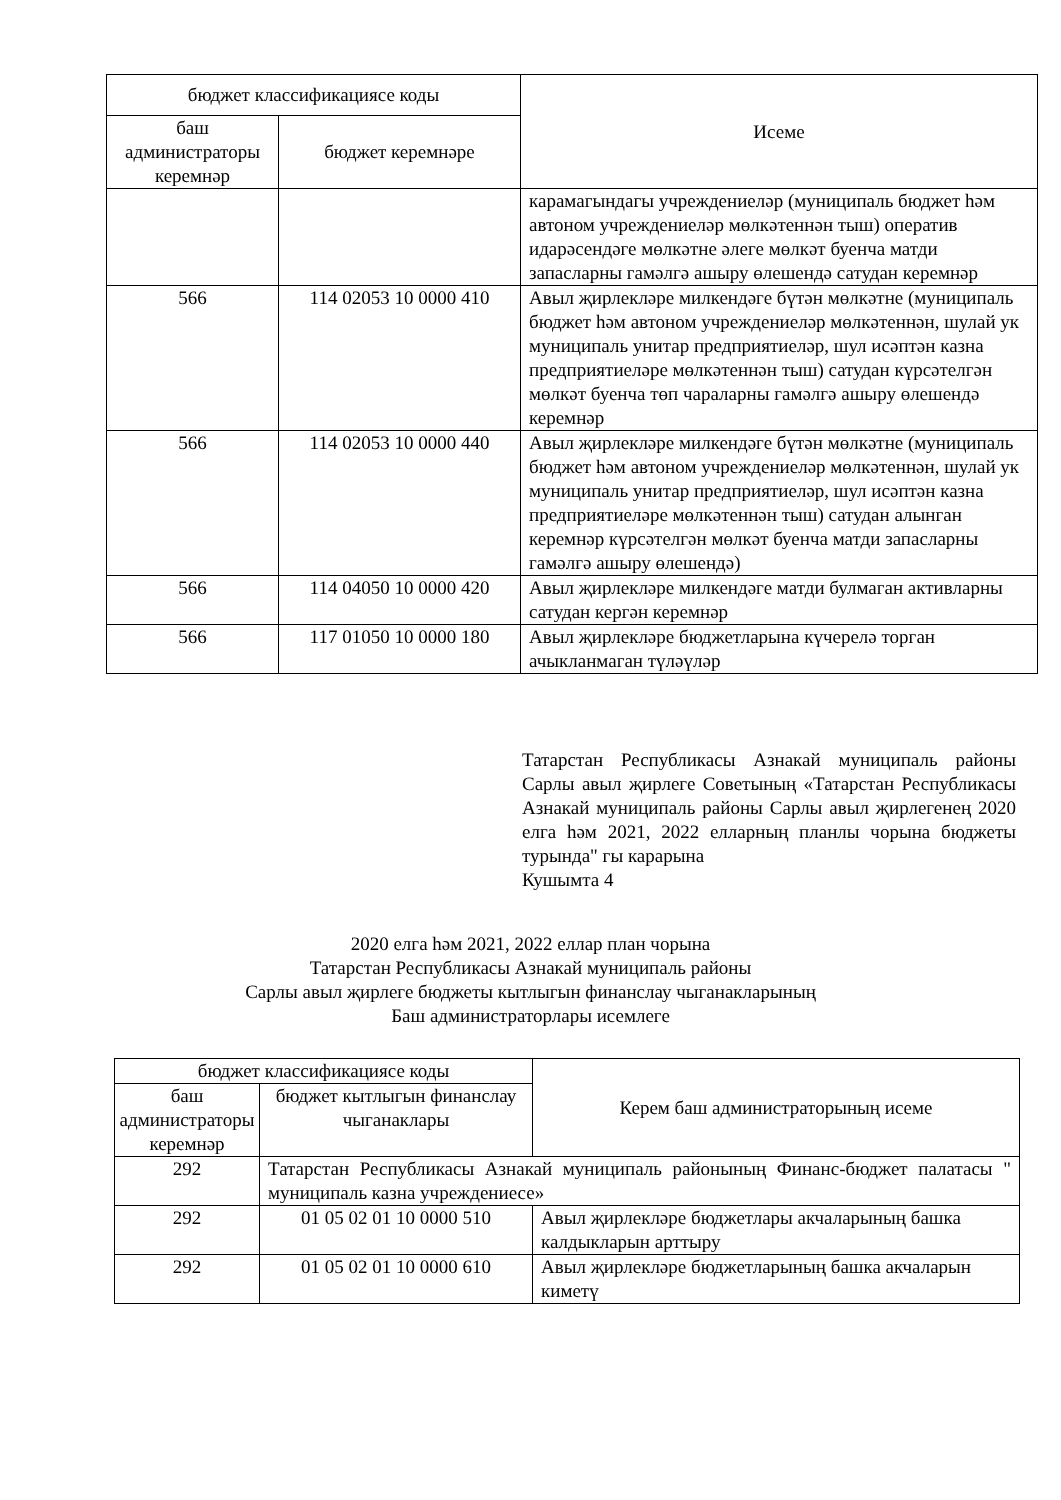| бюджет классификациясе коды | | Исеме |
| --- | --- | --- |
| баш администраторы керемнәр | бюджет керемнәре | |
| | | карамагындагы учреждениеләр (муниципаль бюджет һәм автоном учреждениеләр мөлкәтеннән тыш) оператив идарәсендәге мөлкәтне әлеге мөлкәт буенча матди запасларны гамәлгә ашыру өлешендә сатудан керемнәр |
| 566 | 114 02053 10 0000 410 | Авыл җирлекләре милкендәге бүтән мөлкәтне (муниципаль бюджет һәм автоном учреждениеләр мөлкәтеннән, шулай ук муниципаль унитар предприятиеләр, шул исәптән казна предприятиеләре мөлкәтеннән тыш) сатудан күрсәтелгән мөлкәт буенча төп чараларны гамәлгә ашыру өлешендә керемнәр |
| 566 | 114 02053 10 0000 440 | Авыл җирлекләре милкендәге бүтән мөлкәтне (муниципаль бюджет һәм автоном учреждениеләр мөлкәтеннән, шулай ук муниципаль унитар предприятиеләр, шул исәптән казна предприятиеләре мөлкәтеннән тыш) сатудан алынган керемнәр күрсәтелгән мөлкәт буенча матди запасларны гамәлгә ашыру өлешендә) |
| 566 | 114 04050 10 0000 420 | Авыл җирлекләре милкендәге матди булмаган активларны сатудан кергән керемнәр |
| 566 | 117 01050 10 0000 180 | Авыл җирлекләре бюджетларына күчерелә торган ачыкланмаган түләүләр |
Татарстан Республикасы Азнакай муниципаль районы Сарлы авыл җирлеге Советының «Татарстан Республикасы Азнакай муниципаль районы Сарлы авыл җирлегенең 2020 елга һәм 2021, 2022 елларның планлы чорына бюджеты турында" гы карарына
Кушымта 4
2020 елга һәм 2021, 2022 еллар план чорына
Татарстан Республикасы Азнакай муниципаль районы
Сарлы авыл җирлеге бюджеты кытлыгын финанслау чыганакларының
Баш администраторлары исемлеге
| бюджет классификациясе коды | | Керем баш администраторының исеме |
| --- | --- | --- |
| баш администраторы керемнәр | бюджет кытлыгын финанслау чыганаклары | |
| 292 | Татарстан Республикасы Азнакай муниципаль районының Финанс-бюджет палатасы " муниципаль казна учреждениесе» | |
| 292 | 01 05 02 01 10 0000 510 | Авыл җирлекләре бюджетлары акчаларының башка калдыкларын арттыру |
| 292 | 01 05 02 01 10 0000 610 | Авыл җирлекләре бюджетларының башка акчаларын киметү |